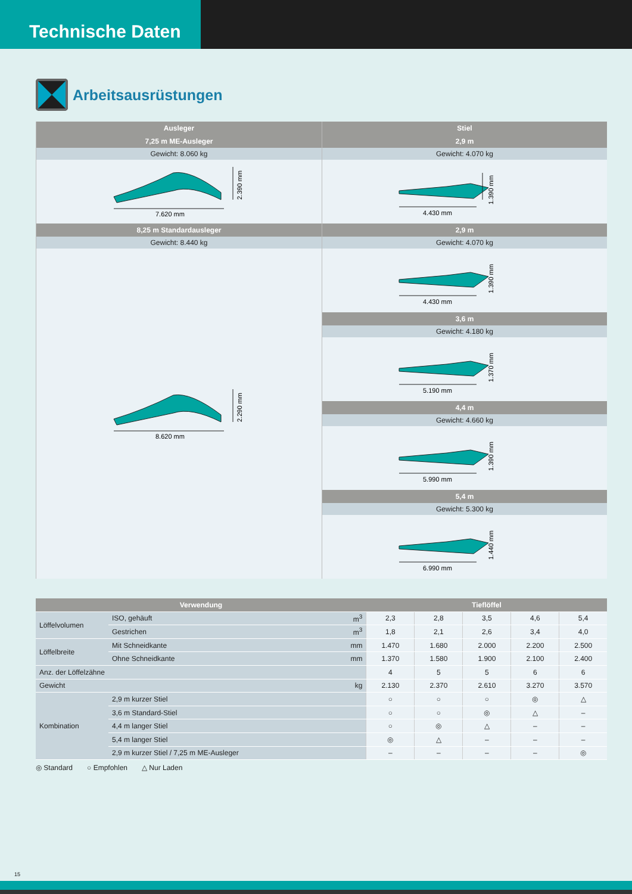Technische Daten
Arbeitsausrüstungen
| Ausleger | Stiel |
| --- | --- |
| 7,25 m ME-Ausleger | 2,9 m |
| Gewicht: 8.060 kg | Gewicht: 4.070 kg |
| 7.620 mm 2.390 mm | 4.430 mm 1.390 mm |
| 8,25 m Standardausleger | 2,9 m |
| Gewicht: 8.440 kg | Gewicht: 4.070 kg |
| 8.620 mm 2.290 mm | 4.430 mm 1.390 mm |
| | 3,6 m |
| | Gewicht: 4.180 kg |
| | 5.190 mm 1.370 mm |
| | 4,4 m |
| | Gewicht: 4.660 kg |
| | 5.990 mm 1.390 mm |
| | 5,4 m |
| | Gewicht: 5.300 kg |
| | 6.990 mm 1.440 mm |
| Verwendung | | | Tieflöffel | | | | |
| --- | --- | --- | --- | --- | --- | --- | --- |
| Löffelvolumen | ISO, gehäuft | m<sup>3</sup> | 2,3 | 2,8 | 3,5 | 4,6 | 5,4 |
| | Gestrichen | m<sup>3</sup> | 1,8 | 2,1 | 2,6 | 3,4 | 4,0 |
| Löffelbreite | Mit Schneidkante | mm | 1.470 | 1.680 | 2.000 | 2.200 | 2.500 |
| | Ohne Schneidkante | mm | 1.370 | 1.580 | 1.900 | 2.100 | 2.400 |
| Anz. der Löffelzähne | | | 4 | 5 | 5 | 6 | 6 |
| Gewicht | | kg | 2.130 | 2.370 | 2.610 | 3.270 | 3.570 |
| Kombination | 2,9 m kurzer Stiel | | ○ | ○ | ○ | ◎ | △ |
| | 3,6 m Standard-Stiel | | ○ | ○ | ◎ | △ | – |
| | 4,4 m langer Stiel | | ○ | ◎ | △ | – | – |
| | 5,4 m langer Stiel | | ◎ | △ | – | – | – |
| | 2,9 m kurzer Stiel / 7,25 m ME-Ausleger | | – | – | – | – | ◎ |
◎ Standard ○ Empfohlen △ Nur Laden
15